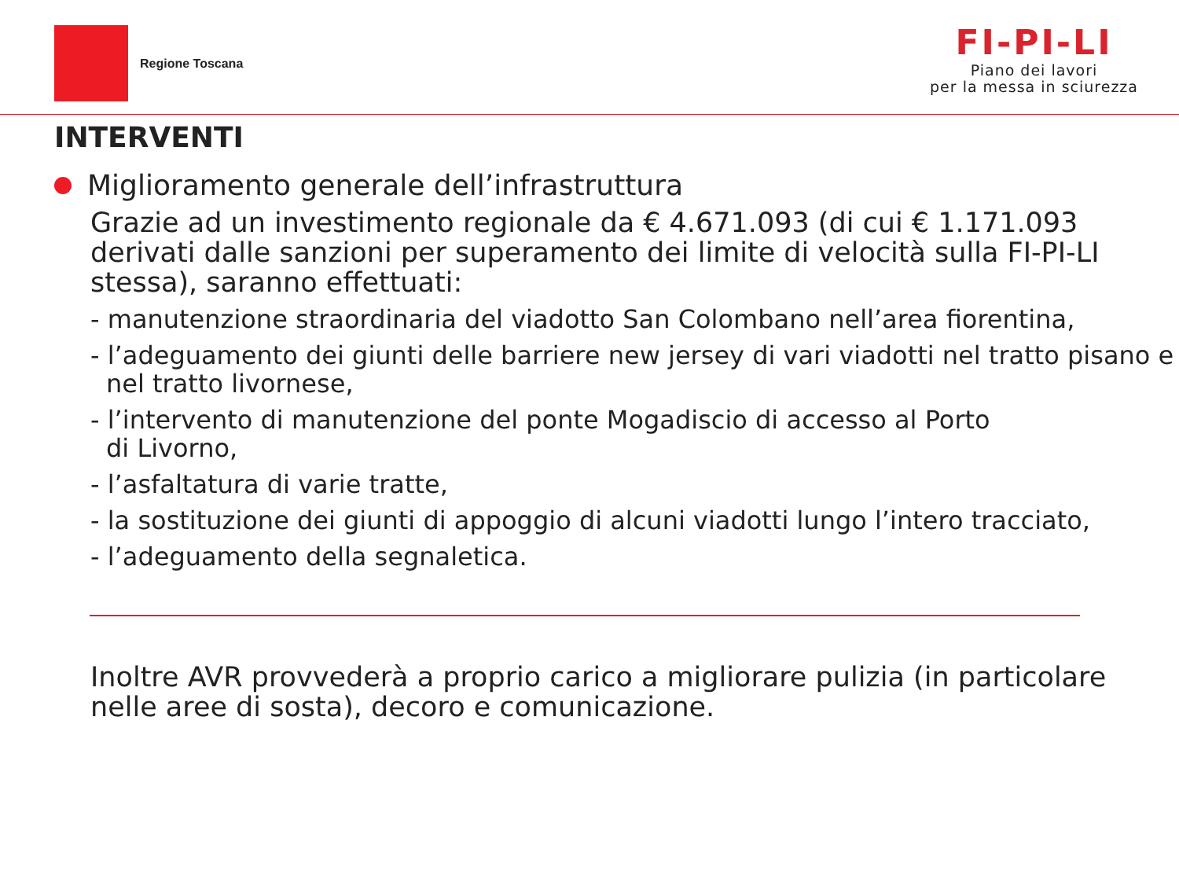Regione Toscana
FI-PI-LI
Piano dei lavori
per la messa in sciurezza
INTERVENTI
Miglioramento generale dell’infrastruttura
Grazie ad un investimento regionale da € 4.671.093 (di cui € 1.171.093 derivati dalle sanzioni per superamento dei limite di velocità sulla FI-PI-LI stessa), saranno effettuati:
- manutenzione straordinaria del viadotto San Colombano nell’area fiorentina,
- l’adeguamento dei giunti delle barriere new jersey di vari viadotti nel tratto pisano e nel tratto livornese,
- l’intervento di manutenzione del ponte Mogadiscio di accesso al Porto
di Livorno,
- l’asfaltatura di varie tratte,
- la sostituzione dei giunti di appoggio di alcuni viadotti lungo l’intero tracciato,
- l’adeguamento della segnaletica.
Inoltre AVR provvederà a proprio carico a migliorare pulizia (in particolare nelle aree di sosta), decoro e comunicazione.